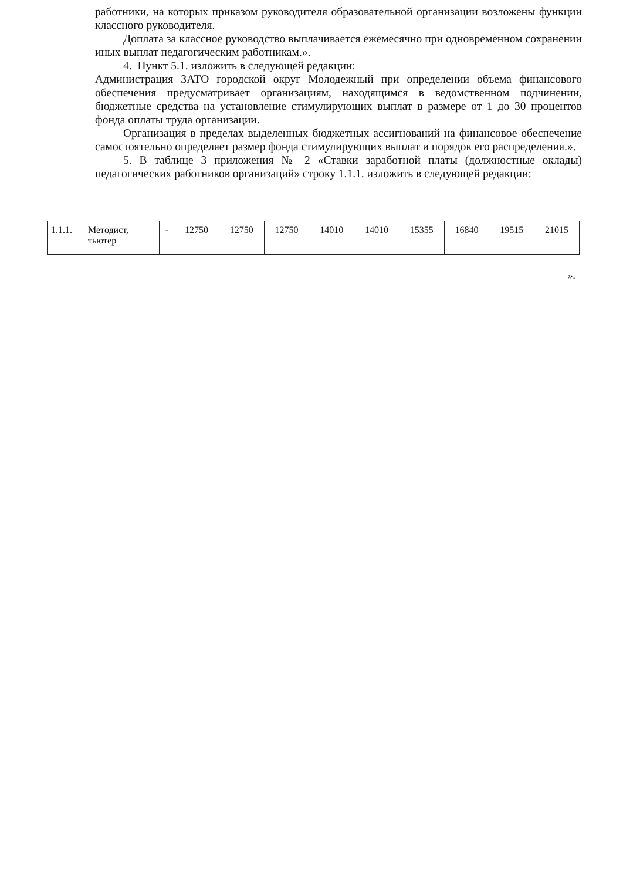работники, на которых приказом руководителя образовательной организации возложены функции классного руководителя.
Доплата за классное руководство выплачивается ежемесячно при одновременном сохранении иных выплат педагогическим работникам.».
4. Пункт 5.1. изложить в следующей редакции:
Администрация ЗАТО городской округ Молодежный при определении объема финансового обеспечения предусматривает организациям, находящимся в ведомственном подчинении, бюджетные средства на установление стимулирующих выплат в размере от 1 до 30 процентов фонда оплаты труда организации.
Организация в пределах выделенных бюджетных ассигнований на финансовое обеспечение самостоятельно определяет размер фонда стимулирующих выплат и порядок его распределения.».
5. В таблице 3 приложения № 2 «Ставки заработной платы (должностные оклады) педагогических работников организаций» строку 1.1.1. изложить в следующей редакции:
| 1.1.1. | Методист, тьютер | - | 12750 | 12750 | 12750 | 14010 | 14010 | 15355 | 16840 | 19515 | 21015 |
».